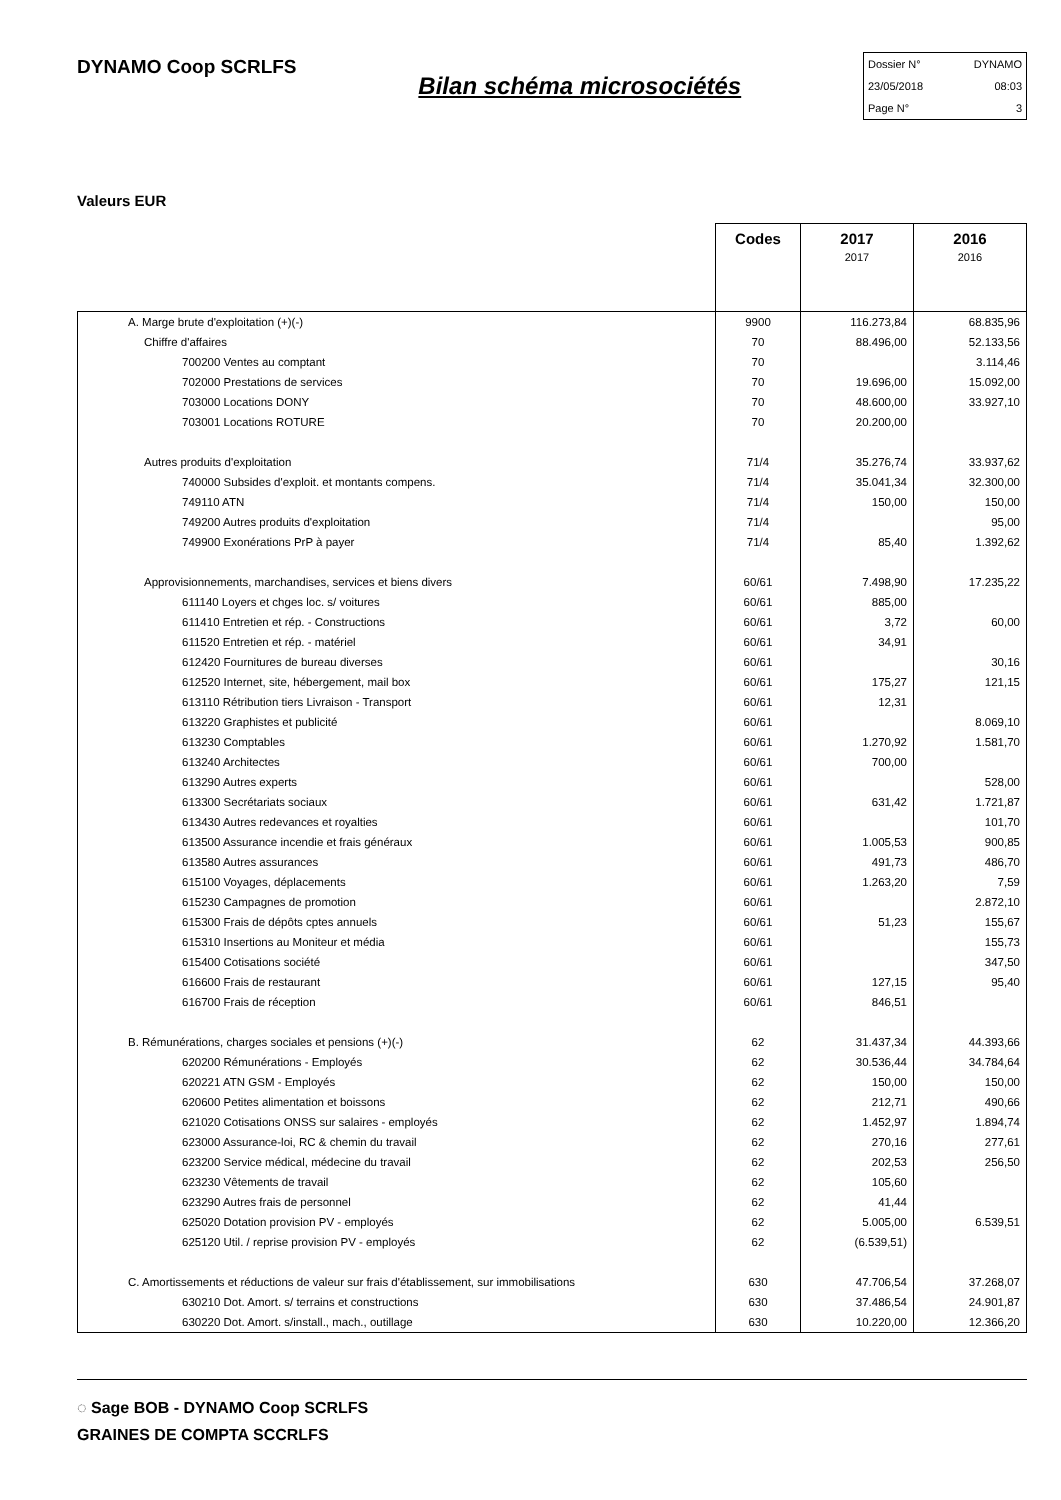DYNAMO Coop SCRLFS
Bilan schéma microsociétés
Dossier N° DYNAMO
23/05/2018 08:03
Page N° 3
Valeurs EUR
| | Codes | 2017 2017 | 2016 2016 |
| --- | --- | --- | --- |
| A. Marge brute d'exploitation (+)(-) | 9900 | 116.273,84 | 68.835,96 |
| Chiffre d'affaires | 70 | 88.496,00 | 52.133,56 |
| 700200 Ventes au comptant | 70 | | 3.114,46 |
| 702000 Prestations de services | 70 | 19.696,00 | 15.092,00 |
| 703000 Locations DONY | 70 | 48.600,00 | 33.927,10 |
| 703001 Locations ROTURE | 70 | 20.200,00 | |
| Autres produits d'exploitation | 71/4 | 35.276,74 | 33.937,62 |
| 740000 Subsides d'exploit. et montants compens. | 71/4 | 35.041,34 | 32.300,00 |
| 749110 ATN | 71/4 | 150,00 | 150,00 |
| 749200 Autres produits d'exploitation | 71/4 | | 95,00 |
| 749900 Exonérations PrP à payer | 71/4 | 85,40 | 1.392,62 |
| Approvisionnements, marchandises, services et biens divers | 60/61 | 7.498,90 | 17.235,22 |
| 611140 Loyers et chges loc. s/ voitures | 60/61 | 885,00 | |
| 611410 Entretien et rép. - Constructions | 60/61 | 3,72 | 60,00 |
| 611520 Entretien et rép. - matériel | 60/61 | 34,91 | |
| 612420 Fournitures de bureau diverses | 60/61 | | 30,16 |
| 612520 Internet, site, hébergement, mail box | 60/61 | 175,27 | 121,15 |
| 613110 Rétribution tiers Livraison - Transport | 60/61 | 12,31 | |
| 613220 Graphistes et publicité | 60/61 | | 8.069,10 |
| 613230 Comptables | 60/61 | 1.270,92 | 1.581,70 |
| 613240 Architectes | 60/61 | 700,00 | |
| 613290 Autres experts | 60/61 | | 528,00 |
| 613300 Secrétariats sociaux | 60/61 | 631,42 | 1.721,87 |
| 613430 Autres redevances et royalties | 60/61 | | 101,70 |
| 613500 Assurance incendie et frais généraux | 60/61 | 1.005,53 | 900,85 |
| 613580 Autres assurances | 60/61 | 491,73 | 486,70 |
| 615100 Voyages, déplacements | 60/61 | 1.263,20 | 7,59 |
| 615230 Campagnes de promotion | 60/61 | | 2.872,10 |
| 615300 Frais de dépôts cptes annuels | 60/61 | 51,23 | 155,67 |
| 615310 Insertions au Moniteur et média | 60/61 | | 155,73 |
| 615400 Cotisations société | 60/61 | | 347,50 |
| 616600 Frais de restaurant | 60/61 | 127,15 | 95,40 |
| 616700 Frais de réception | 60/61 | 846,51 | |
| B. Rémunérations, charges sociales et pensions (+)(-) | 62 | 31.437,34 | 44.393,66 |
| 620200 Rémunérations - Employés | 62 | 30.536,44 | 34.784,64 |
| 620221 ATN GSM - Employés | 62 | 150,00 | 150,00 |
| 620600 Petites alimentation et boissons | 62 | 212,71 | 490,66 |
| 621020 Cotisations ONSS sur salaires - employés | 62 | 1.452,97 | 1.894,74 |
| 623000 Assurance-loi, RC & chemin du travail | 62 | 270,16 | 277,61 |
| 623200 Service médical, médecine du travail | 62 | 202,53 | 256,50 |
| 623230 Vêtements de travail | 62 | 105,60 | |
| 623290 Autres frais de personnel | 62 | 41,44 | |
| 625020 Dotation provision PV - employés | 62 | 5.005,00 | 6.539,51 |
| 625120 Util. / reprise provision PV - employés | 62 | (6.539,51) | |
| C. Amortissements et réductions de valeur sur frais d'établissement, sur immobilisations | 630 | 47.706,54 | 37.268,07 |
| 630210 Dot. Amort. s/ terrains et constructions | 630 | 37.486,54 | 24.901,87 |
| 630220 Dot. Amort. s/install., mach., outillage | 630 | 10.220,00 | 12.366,20 |
◌ Sage BOB - DYNAMO Coop SCRLFS
GRAINES DE COMPTA SCCRLFS